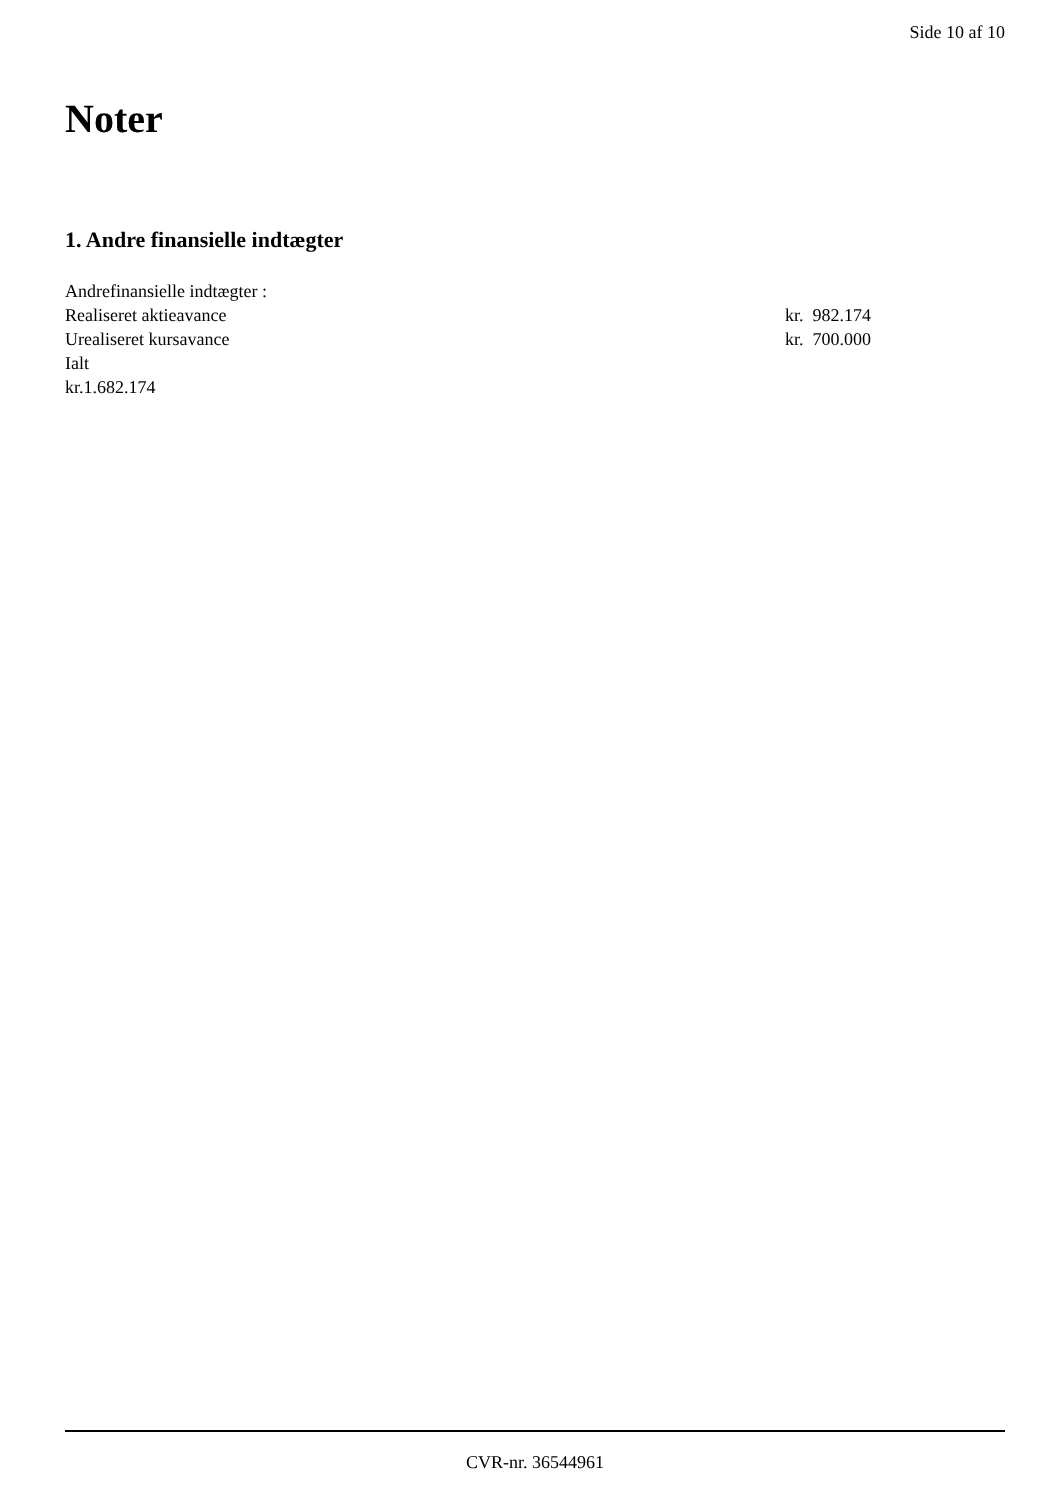Side 10 af 10
Noter
1. Andre finansielle indtægter
Andrefinansielle indtægter :
Realiseret aktieavance kr. 982.174
Urealiseret kursavance kr. 700.000
Ialt
kr.1.682.174
CVR-nr. 36544961